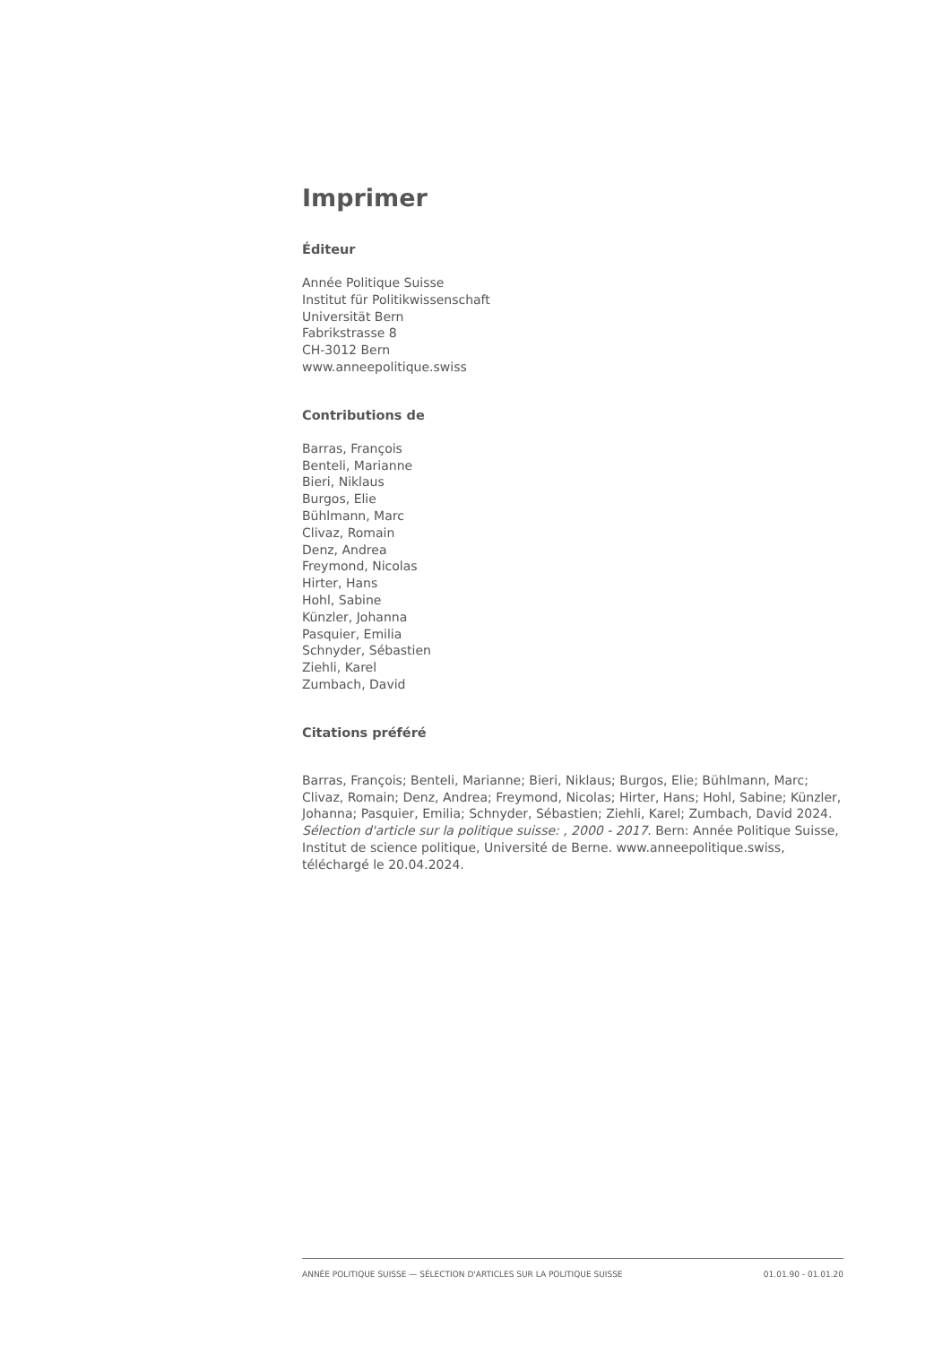Imprimer
Éditeur
Année Politique Suisse
Institut für Politikwissenschaft
Universität Bern
Fabrikstrasse 8
CH-3012 Bern
www.anneepolitique.swiss
Contributions de
Barras, François
Benteli, Marianne
Bieri, Niklaus
Burgos, Elie
Bühlmann, Marc
Clivaz, Romain
Denz, Andrea
Freymond, Nicolas
Hirter, Hans
Hohl, Sabine
Künzler, Johanna
Pasquier, Emilia
Schnyder, Sébastien
Ziehli, Karel
Zumbach, David
Citations préféré
Barras, François; Benteli, Marianne; Bieri, Niklaus; Burgos, Elie; Bühlmann, Marc; Clivaz, Romain; Denz, Andrea; Freymond, Nicolas; Hirter, Hans; Hohl, Sabine; Künzler, Johanna; Pasquier, Emilia; Schnyder, Sébastien; Ziehli, Karel; Zumbach, David 2024. Sélection d'article sur la politique suisse: , 2000 - 2017. Bern: Année Politique Suisse, Institut de science politique, Université de Berne. www.anneepolitique.swiss, téléchargé le 20.04.2024.
ANNÉE POLITIQUE SUISSE — SÉLECTION D'ARTICLES SUR LA POLITIQUE SUISSE 01.01.90 - 01.01.20